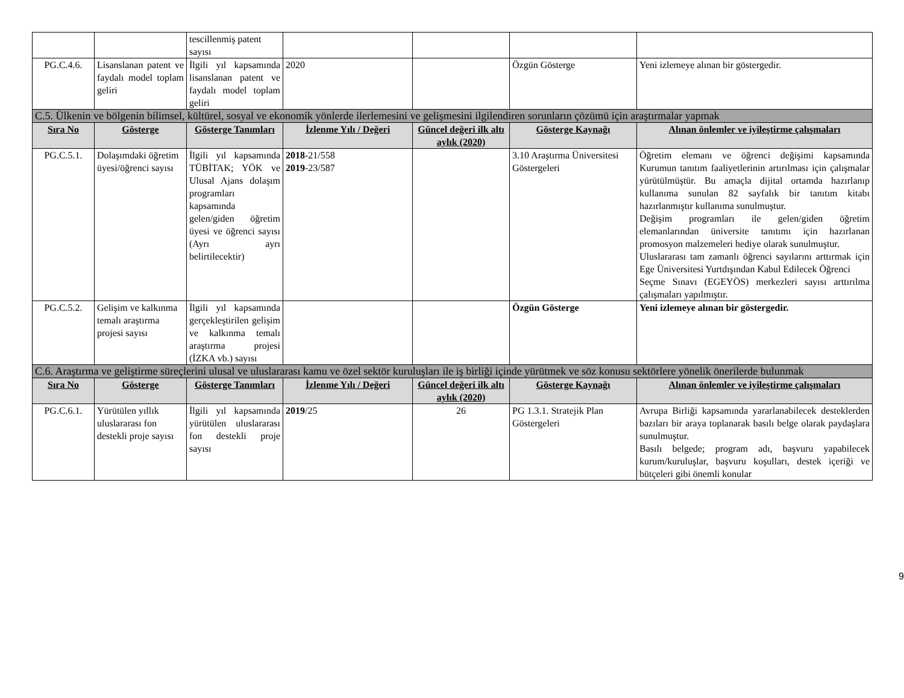| | | tescillenmiş patent sayısı | | | | |
| PG.C.4.6. | Lisanslanan patent ve faydalı model toplam geliri | İlgili yıl kapsamında lisanslanan patent ve faydalı model toplam geliri | 2020 | | Özgün Gösterge | Yeni izlemeye alınan bir göstergedir. |
| C.5. Ülkenin ve bölgenin bilimsel, kültürel, sosyal ve ekonomik yönlerde ilerlemesini ve gelişmesini ilgilendiren sorunların çözümü için araştırmalar yapmak | | | | | | |
| Sıra No | Gösterge | Gösterge Tanımları | İzlenme Yılı / Değeri | Güncel değeri ilk altı aylık (2020) | Gösterge Kaynağı | Alınan önlemler ve iyileştirme çalışmaları |
| PG.C.5.1. | Dolaşımdaki öğretim üyesi/öğrenci sayısı | İlgili yıl kapsamında TÜBİTAK; YÖK ve Ulusal Ajans dolaşım programları kapsamında gelen/giden öğretim üyesi ve öğrenci sayısı (Ayrı ayrı belirtilecektir) | 2018 -21/558 2019 -23/587 | | 3.10 Araştırma Üniversitesi Göstergeleri | Öğretim elemanı ve öğrenci değişimi kapsamında Kurumun tanıtım faaliyetlerinin artırılması için çalışmalar yürütülmüştür. Bu amaçla dijital ortamda hazırlanıp kullanıma sunulan 82 sayfalık bir tanıtım kitabı hazırlanmıştır kullanıma sunulmuştur. Değişim programları ile gelen/giden öğretim elemanlarından üniversite tanıtımı için hazırlanan promosyon malzemeleri hediye olarak sunulmuştur. Uluslararası tam zamanlı öğrenci sayılarını arttırmak için Ege Üniversitesi Yurtdışından Kabul Edilecek Öğrenci Seçme Sınavı (EGEYÖS) merkezleri sayısı arttırılma çalışmaları yapılmıştır. |
| PG.C.5.2. | Gelişim ve kalkınma temalı araştırma projesi sayısı | İlgili yıl kapsamında gerçekleştirilen gelişim ve kalkınma temalı araştırma projesi (İZKA vb.) sayısı | | | Özgün Gösterge | Yeni izlemeye alınan bir göstergedir. |
| C.6. Araştırma ve geliştirme süreçlerini ulusal ve uluslararası kamu ve özel sektör kuruluşları ile iş birliği içinde yürütmek ve söz konusu sektörlere yönelik önerilerde bulunmak | | | | | | |
| Sıra No | Gösterge | Gösterge Tanımları | İzlenme Yılı / Değeri | Güncel değeri ilk altı aylık (2020) | Gösterge Kaynağı | Alınan önlemler ve iyileştirme çalışmaları |
| PG.C.6.1. | Yürütülen yıllık uluslararası fon destekli proje sayısı | İlgili yıl kapsamında yürütülen uluslararası fon destekli proje sayısı | 2019 /25 | 26 | PG 1.3.1. Stratejik Plan Göstergeleri | Avrupa Birliği kapsamında yararlanabilecek desteklerden bazıları bir araya toplanarak basılı belge olarak paydaşlara sunulmuştur. Basılı belgede; program adı, başvuru yapabilecek kurum/kuruluşlar, başvuru koşulları, destek içeriği ve bütçeleri gibi önemli konular |
9